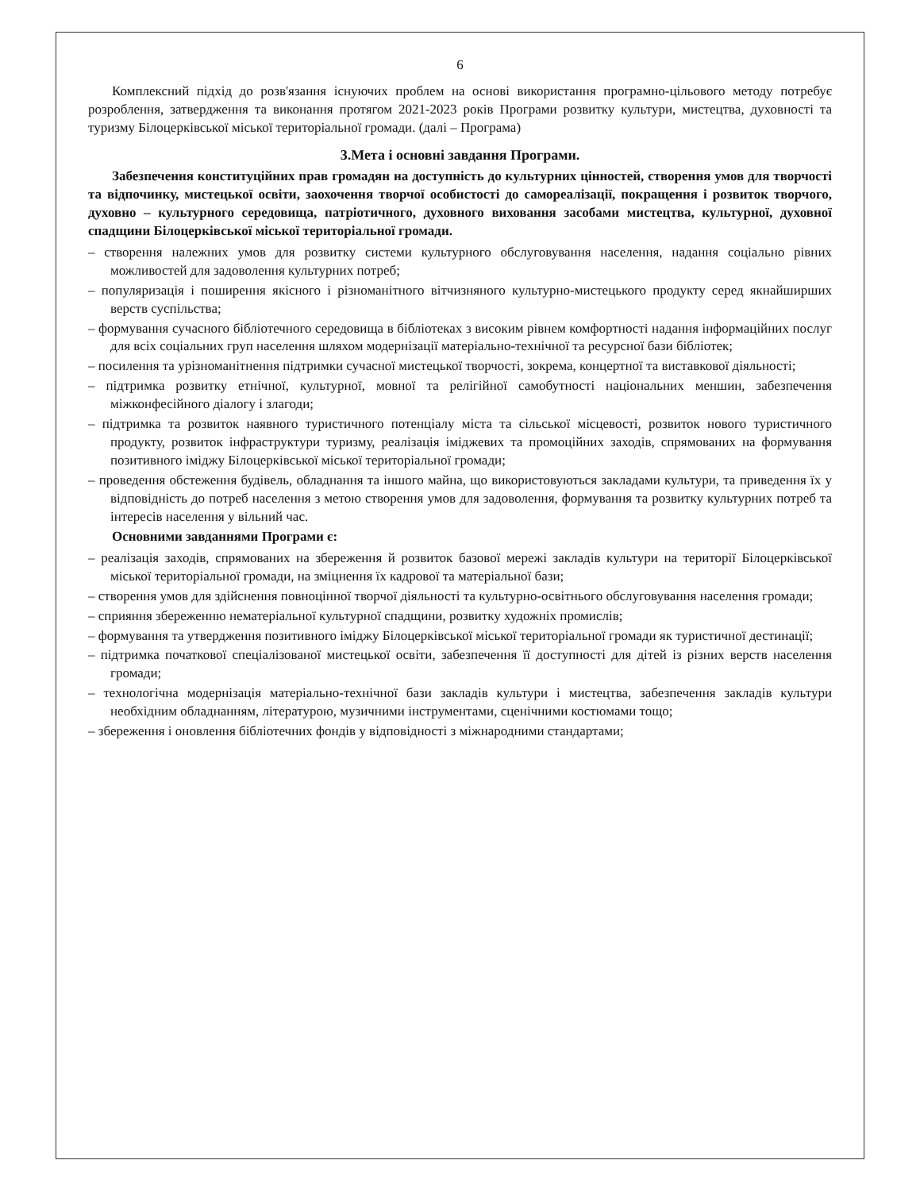6
Комплексний підхід до розв'язання існуючих проблем на основі використання програмно-цільового методу потребує розроблення, затвердження та виконання протягом 2021-2023 років Програми розвитку культури, мистецтва, духовності та туризму Білоцерківської міської територіальної громади. (далі – Програма)
3.Мета і основні завдання Програми.
Забезпечення конституційних прав громадян на доступність до культурних цінностей, створення умов для творчості та відпочинку, мистецької освіти, заохочення творчої особистості до самореалізації, покращення і розвиток творчого, духовно – культурного середовища, патріотичного, духовного виховання засобами мистецтва, культурної, духовної спадщини Білоцерківської міської територіальної громади.
– створення належних умов для розвитку системи культурного обслуговування населення, надання соціально рівних можливостей для задоволення культурних потреб;
– популяризація і поширення якісного і різноманітного вітчизняного культурно-мистецького продукту серед якнайширших верств суспільства;
– формування сучасного бібліотечного середовища в бібліотеках з високим рівнем комфортності надання інформаційних послуг для всіх соціальних груп населення шляхом модернізації матеріально-технічної та ресурсної бази бібліотек;
– посилення та урізноманітнення підтримки сучасної мистецької творчості, зокрема, концертної та виставкової діяльності;
– підтримка розвитку етнічної, культурної, мовної та релігійної самобутності національних меншин, забезпечення міжконфесійного діалогу і злагоди;
– підтримка та розвиток наявного туристичного потенціалу міста та сільської місцевості, розвиток нового туристичного продукту, розвиток інфраструктури туризму, реалізація іміджевих та промоційних заходів, спрямованих на формування позитивного іміджу Білоцерківської міської територіальної громади;
– проведення обстеження будівель, обладнання та іншого майна, що використовуються закладами культури, та приведення їх у відповідність до потреб населення з метою створення умов для задоволення, формування та розвитку культурних потреб та інтересів населення у вільний час.
Основними завданнями Програми є:
– реалізація заходів, спрямованих на збереження й розвиток базової мережі закладів культури на території Білоцерківської міської територіальної громади, на зміцнення їх кадрової та матеріальної бази;
– створення умов для здійснення повноцінної творчої діяльності та культурно-освітнього обслуговування населення громади;
– сприяння збереженню нематеріальної культурної спадщини, розвитку художніх промислів;
– формування та утвердження позитивного іміджу Білоцерківської міської територіальної громади як туристичної дестинації;
– підтримка початкової спеціалізованої мистецької освіти, забезпечення її доступності для дітей із різних верств населення громади;
– технологічна модернізація матеріально-технічної бази закладів культури і мистецтва, забезпечення закладів культури необхідним обладнанням, літературою, музичними інструментами, сценічними костюмами тощо;
– збереження і оновлення бібліотечних фондів у відповідності з міжнародними стандартами;